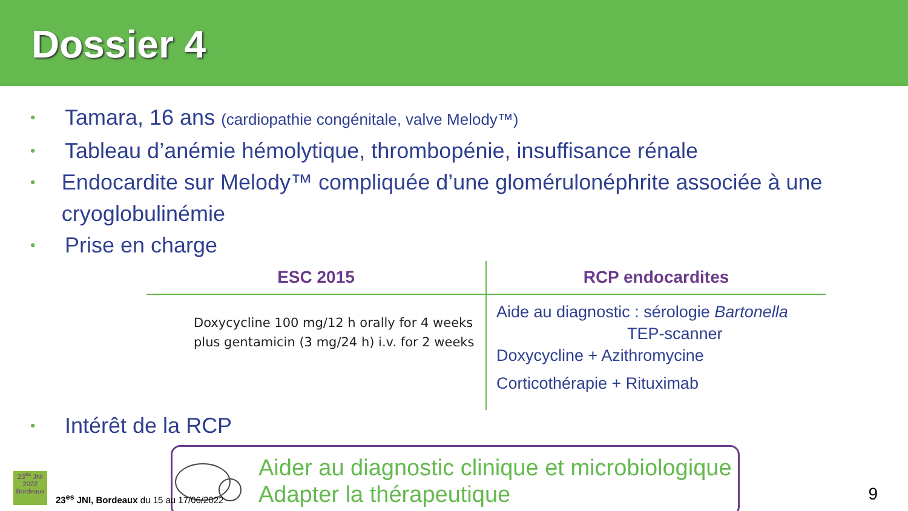Dossier 4
• Tamara, 16 ans (cardiopathie congénitale, valve Melody™)
• Tableau d’anémie hémolytique, thrombopénie, insuffisance rénale
• Endocardite sur Melody™ compliquée d’une glomérulonéphrite associée à une cryoglobulinémie
• Prise en charge
| ESC 2015 | RCP endocardites |
| --- | --- |
| Doxycycline 100 mg/12 h orally for 4 weeks plus gentamicin (3 mg/24 h) i.v. for 2 weeks | Aide au diagnostic : sérologie Bartonella TEP-scanner Doxycycline + Azithromycine Corticothérapie + Rituximab |
• Intérêt de la RCP
Aider au diagnostic clinique et microbiologique
Adapter la thérapeutique
23<sup>es</sup> JNI 2022 Bordeaux
23<sup>es</sup> JNI, Bordeaux du 15 au 17/06/2022
9